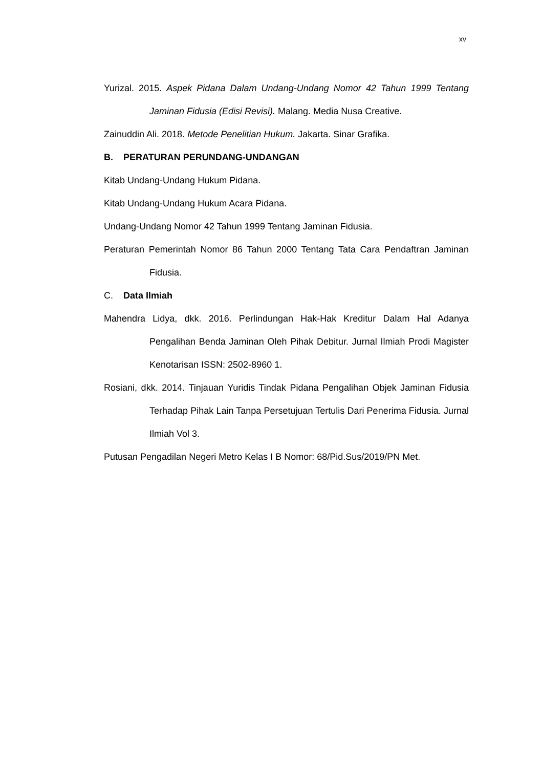xv
Yurizal. 2015. Aspek Pidana Dalam Undang-Undang Nomor 42 Tahun 1999 Tentang Jaminan Fidusia (Edisi Revisi). Malang. Media Nusa Creative.
Zainuddin Ali. 2018. Metode Penelitian Hukum. Jakarta. Sinar Grafika.
B. PERATURAN PERUNDANG-UNDANGAN
Kitab Undang-Undang Hukum Pidana.
Kitab Undang-Undang Hukum Acara Pidana.
Undang-Undang Nomor 42 Tahun 1999 Tentang Jaminan Fidusia.
Peraturan Pemerintah Nomor 86 Tahun 2000 Tentang Tata Cara Pendaftran Jaminan Fidusia.
C. Data Ilmiah
Mahendra Lidya, dkk. 2016. Perlindungan Hak-Hak Kreditur Dalam Hal Adanya Pengalihan Benda Jaminan Oleh Pihak Debitur. Jurnal Ilmiah Prodi Magister Kenotarisan ISSN: 2502-8960 1.
Rosiani, dkk. 2014. Tinjauan Yuridis Tindak Pidana Pengalihan Objek Jaminan Fidusia Terhadap Pihak Lain Tanpa Persetujuan Tertulis Dari Penerima Fidusia. Jurnal Ilmiah Vol 3.
Putusan Pengadilan Negeri Metro Kelas I B Nomor: 68/Pid.Sus/2019/PN Met.